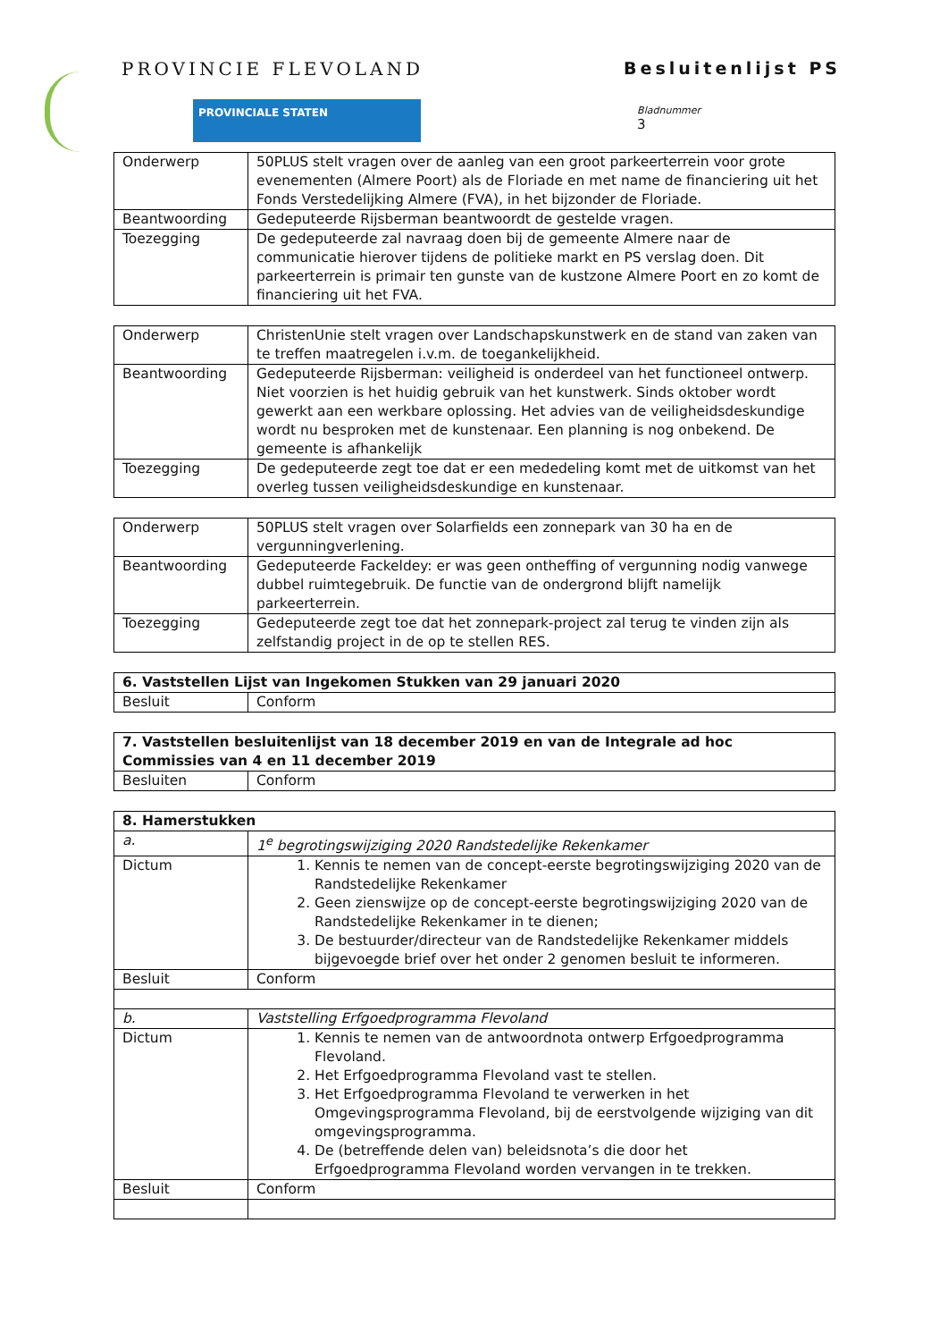PROVINCIE FLEVOLAND
PROVINCIALE STATEN
Besluitenlijst PS
Bladnummer
3
| Onderwerp | 50PLUS stelt vragen over de aanleg van een groot parkeerterrein voor grote evenementen (Almere Poort) als de Floriade en met name de financiering uit het Fonds Verstedelijking Almere (FVA), in het bijzonder de Floriade. |
| Beantwoording | Gedeputeerde Rijsberman beantwoordt de gestelde vragen. |
| Toezegging | De gedeputeerde zal navraag doen bij de gemeente Almere naar de communicatie hierover tijdens de politieke markt en PS verslag doen. Dit parkeerterrein is primair ten gunste van de kustzone Almere Poort en zo komt de financiering uit het FVA. |
| Onderwerp | ChristenUnie stelt vragen over Landschapskunstwerk en de stand van zaken van te treffen maatregelen i.v.m. de toegankelijkheid. |
| Beantwoording | Gedeputeerde Rijsberman: veiligheid is onderdeel van het functioneel ontwerp. Niet voorzien is het huidig gebruik van het kunstwerk. Sinds oktober wordt gewerkt aan een werkbare oplossing. Het advies van de veiligheidsdeskundige wordt nu besproken met de kunstenaar. Een planning is nog onbekend. De gemeente is afhankelijk |
| Toezegging | De gedeputeerde zegt toe dat er een mededeling komt met de uitkomst van het overleg tussen veiligheidsdeskundige en kunstenaar. |
| Onderwerp | 50PLUS stelt vragen over Solarfields een zonnepark van 30 ha en de vergunningverlening. |
| Beantwoording | Gedeputeerde Fackeldey: er was geen ontheffing of vergunning nodig vanwege dubbel ruimtegebruik. De functie van de ondergrond blijft namelijk parkeerterrein. |
| Toezegging | Gedeputeerde zegt toe dat het zonnepark-project zal terug te vinden zijn als zelfstandig project in de op te stellen RES. |
| 6. Vaststellen Lijst van Ingekomen Stukken van 29 januari 2020 | |
| Besluit | Conform |
| 7. Vaststellen besluitenlijst van 18 december 2019 en van de Integrale ad hoc Commissies van 4 en 11 december 2019 | |
| Besluiten | Conform |
| 8. Hamerstukken | |
| a. | 1<sup>e</sup> begrotingswijziging 2020 Randstedelijke Rekenkamer |
| Dictum | 1. Kennis te nemen van de concept-eerste begrotingswijziging 2020 van de Randstedelijke Rekenkamer 2. Geen zienswijze op de concept-eerste begrotingswijziging 2020 van de Randstedelijke Rekenkamer in te dienen; 3. De bestuurder/directeur van de Randstedelijke Rekenkamer middels bijgevoegde brief over het onder 2 genomen besluit te informeren. |
| Besluit | Conform |
| b. | Vaststelling Erfgoedprogramma Flevoland |
| Dictum | 1. Kennis te nemen van de antwoordnota ontwerp Erfgoedprogramma Flevoland. 2. Het Erfgoedprogramma Flevoland vast te stellen. 3. Het Erfgoedprogramma Flevoland te verwerken in het Omgevingsprogramma Flevoland, bij de eerstvolgende wijziging van dit omgevingsprogramma. 4. De (betreffende delen van) beleidsnota’s die door het Erfgoedprogramma Flevoland worden vervangen in te trekken. |
| Besluit | Conform |